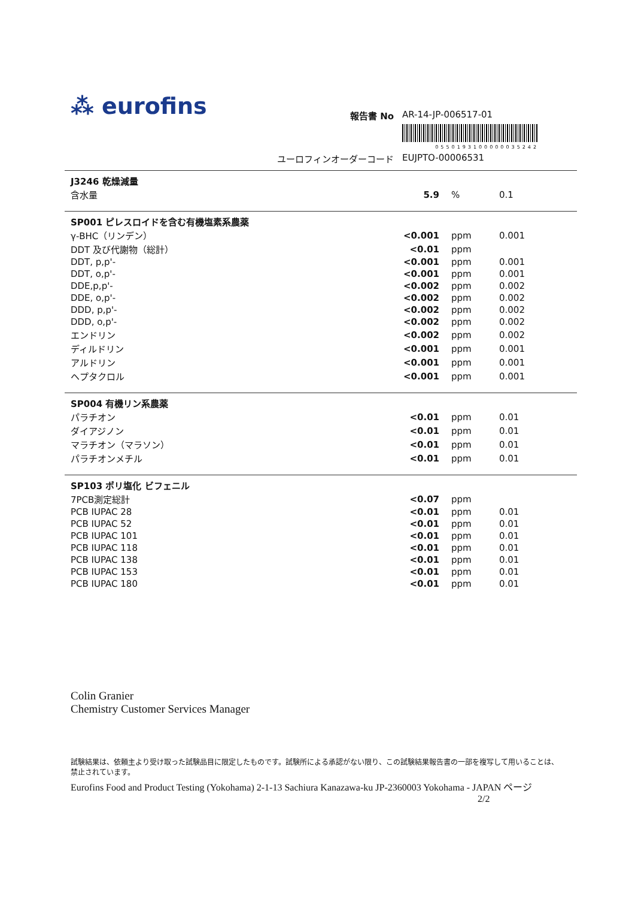⁂ eurofins
報告書 No AR-14-JP-006517-01
0550193100000035242
ユーロフィンオーダーコード EUJPTO-00006531
| J3246 乾燥減量 | | | |
| 含水量 | 5.9 | % | 0.1 |
| SP001 ピレスロイドを含む有機塩素系農薬 | | | |
| γ-BHC（リンデン） | <0.001 | ppm | 0.001 |
| DDT 及び代謝物（総計） | <0.01 | ppm | |
| DDT, p,p'- | <0.001 | ppm | 0.001 |
| DDT, o,p'- | <0.001 | ppm | 0.001 |
| DDE,p,p'- | <0.002 | ppm | 0.002 |
| DDE, o,p'- | <0.002 | ppm | 0.002 |
| DDD, p,p'- | <0.002 | ppm | 0.002 |
| DDD, o,p'- | <0.002 | ppm | 0.002 |
| エンドリン | <0.002 | ppm | 0.002 |
| ディルドリン | <0.001 | ppm | 0.001 |
| アルドリン | <0.001 | ppm | 0.001 |
| ヘプタクロル | <0.001 | ppm | 0.001 |
| SP004 有機リン系農薬 | | | |
| パラチオン | <0.01 | ppm | 0.01 |
| ダイアジノン | <0.01 | ppm | 0.01 |
| マラチオン（マラソン） | <0.01 | ppm | 0.01 |
| パラチオンメチル | <0.01 | ppm | 0.01 |
| SP103 ポリ塩化 ビフェニル | | | |
| 7PCB測定総計 | <0.07 | ppm | |
| PCB IUPAC 28 | <0.01 | ppm | 0.01 |
| PCB IUPAC 52 | <0.01 | ppm | 0.01 |
| PCB IUPAC 101 | <0.01 | ppm | 0.01 |
| PCB IUPAC 118 | <0.01 | ppm | 0.01 |
| PCB IUPAC 138 | <0.01 | ppm | 0.01 |
| PCB IUPAC 153 | <0.01 | ppm | 0.01 |
| PCB IUPAC 180 | <0.01 | ppm | 0.01 |
Colin Granier
Chemistry Customer Services Manager
試験結果は、依頼主より受け取った試験品目に限定したものです。試験所による承認がない限り、この試験結果報告書の一部を複写して用いることは、禁止されています。
Eurofins Food and Product Testing (Yokohama) 2-1-13 Sachiura Kanazawa-ku JP-2360003 Yokohama - JAPAN ページ 2/2